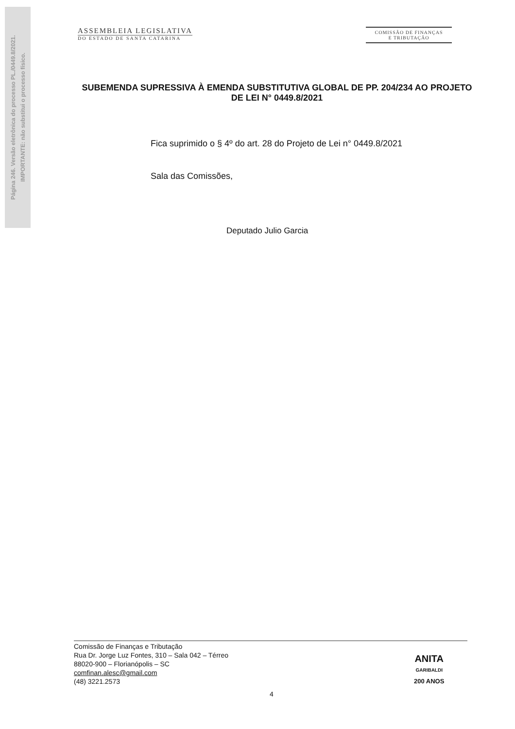Página 246. Versão eletrônica do processo PL./0449.8/2021.
IMPORTANTE: não substitui o processo físico.
ASSEMBLEIA LEGISLATIVA
DO ESTADO DE SANTA CATARINA
COMISSÃO DE FINANÇAS
E TRIBUTAÇÃO
SUBEMENDA SUPRESSIVA À EMENDA SUBSTITUTIVA GLOBAL DE PP. 204/234 AO PROJETO DE LEI N° 0449.8/2021
Fica suprimido o § 4º do art. 28 do Projeto de Lei n° 0449.8/2021
Sala das Comissões,
Deputado Julio Garcia
Comissão de Finanças e Tributação
Rua Dr. Jorge Luz Fontes, 310 – Sala 042 – Térreo
88020-900 – Florianópolis – SC
comfinan.alesc@gmail.com
(48) 3221.2573
ANITA
GARIBALDI
200 ANOS
4